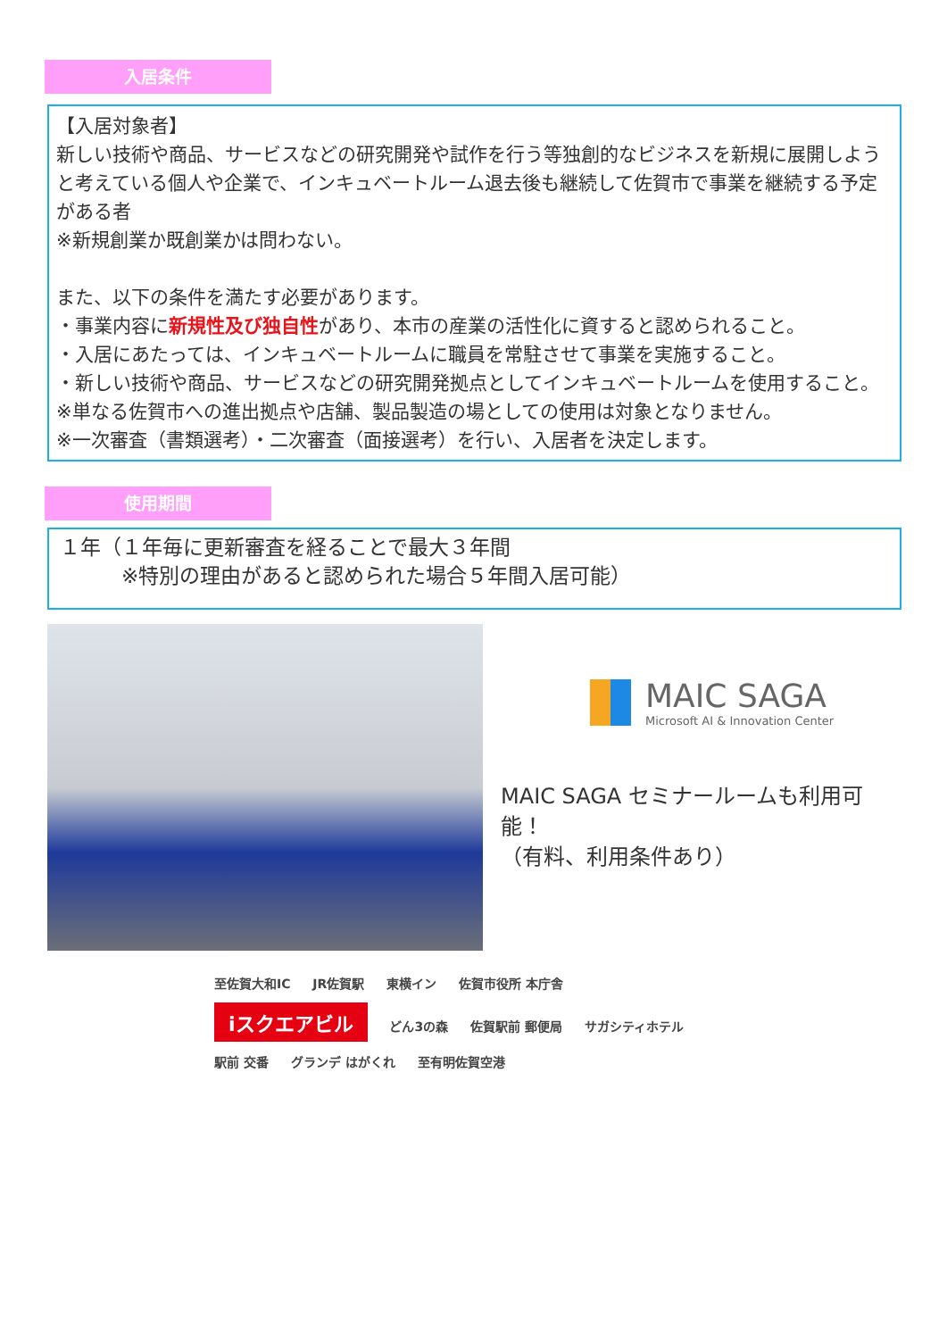入居条件
【入居対象者】
新しい技術や商品、サービスなどの研究開発や試作を行う等独創的なビジネスを新規に展開しようと考えている個人や企業で、インキュベートルーム退去後も継続して佐賀市で事業を継続する予定がある者
※新規創業か既創業かは問わない。
また、以下の条件を満たす必要があります。
・事業内容に新規性及び独自性があり、本市の産業の活性化に資すると認められること。
・入居にあたっては、インキュベートルームに職員を常駐させて事業を実施すること。
・新しい技術や商品、サービスなどの研究開発拠点としてインキュベートルームを使用すること。
※単なる佐賀市への進出拠点や店舗、製品製造の場としての使用は対象となりません。
※一次審査（書類選考）・二次審査（面接選考）を行い、入居者を決定します。
使用期間
１年（１年毎に更新審査を経ることで最大３年間
   ※特別の理由があると認められた場合５年間入居可能）
MAIC SAGA
Microsoft AI & Innovation Center
MAIC SAGA セミナールームも利用可能！
（有料、利用条件あり）
至佐賀大和IC JR佐賀駅 東横イン 佐賀市役所 本庁舎
iスクエアビル
どん3の森 佐賀駅前 郵便局 サガシティホテル 駅前 交番 グランデ はがくれ 至有明佐賀空港